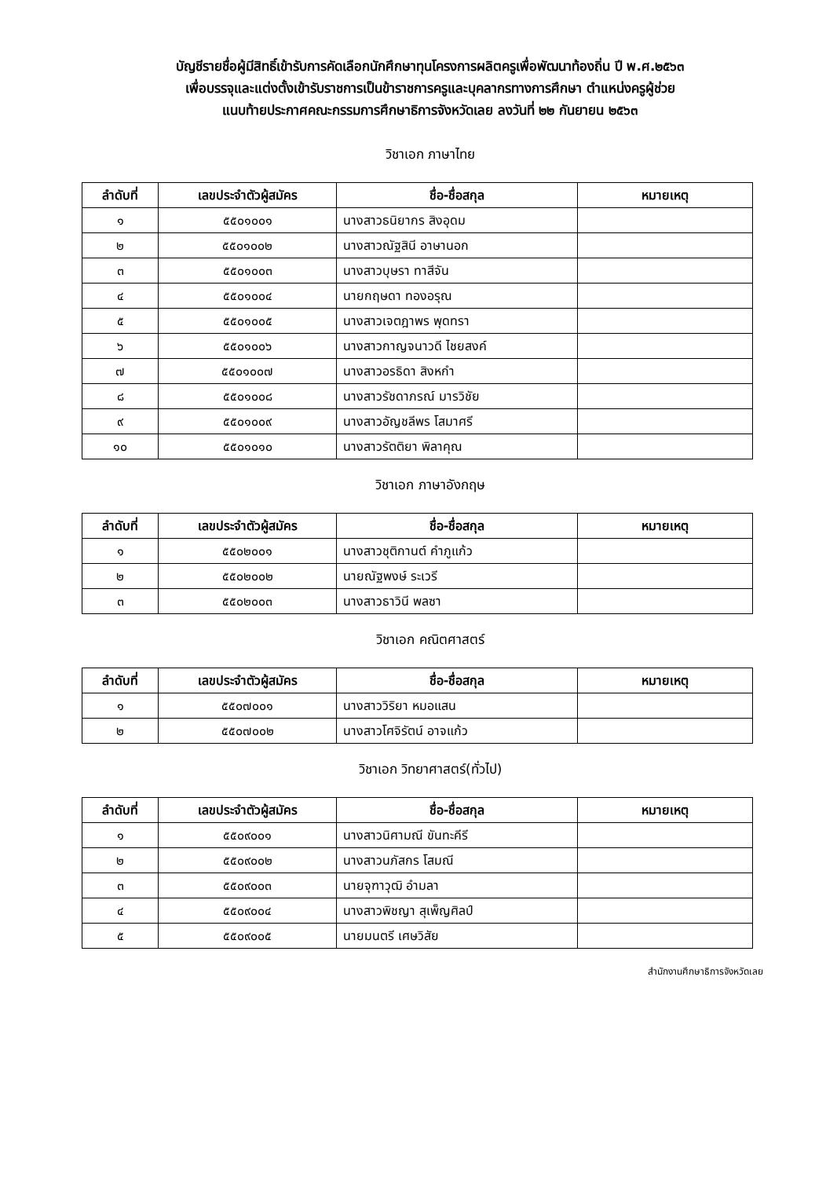บัญชีรายชื่อผู้มีสิทธิ์เข้ารับการคัดเลือกนักศึกษาทุนโครงการผลิตครูเพื่อพัฒนาท้องถิ่น ปี พ.ศ.๒๕๖๓
เพื่อบรรจุและแต่งตั้งเข้ารับราชการเป็นข้าราชการครูและบุคลากรทางการศึกษา ตำแหน่งครูผู้ช่วย
แนบท้ายประกาศคณะกรรมการศึกษาธิการจังหวัดเลย ลงวันที่ ๒๒ กันยายน ๒๕๖๓
วิชาเอก ภาษาไทย
| ลำดับที่ | เลขประจำตัวผู้สมัคร | ชื่อ-ชื่อสกุล | หมายเหตุ |
| --- | --- | --- | --- |
| ๑ | ๕๕๐๑๐๐๑ | นางสาวธนิยากร สิงอุดม | |
| ๒ | ๕๕๐๑๐๐๒ | นางสาวณัฐสินี อาษานอก | |
| ๓ | ๕๕๐๑๐๐๓ | นางสาวบุษรา ทาสีจัน | |
| ๔ | ๕๕๐๑๐๐๔ | นายกฤษดา ทองอรุณ | |
| ๕ | ๕๕๐๑๐๐๕ | นางสาวเจตฎาพร พุดทรา | |
| ๖ | ๕๕๐๑๐๐๖ | นางสาวกาญจนาวดี ไชยสงค์ | |
| ๗ | ๕๕๐๑๐๐๗ | นางสาวอรธิดา สิงหกำ | |
| ๘ | ๕๕๐๑๐๐๘ | นางสาวรัชดาภรณ์ มารวิชัย | |
| ๙ | ๕๕๐๑๐๐๙ | นางสาวอัญชลีพร โสมาศรี | |
| ๑๐ | ๕๕๐๑๐๑๐ | นางสาวรัตติยา พิลาคุณ | |
วิชาเอก ภาษาอังกฤษ
| ลำดับที่ | เลขประจำตัวผู้สมัคร | ชื่อ-ชื่อสกุล | หมายเหตุ |
| --- | --- | --- | --- |
| ๑ | ๕๕๐๒๐๐๑ | นางสาวชุติกานต์ คำภูแก้ว | |
| ๒ | ๕๕๐๒๐๐๒ | นายณัฐพงษ์ ระเวรี | |
| ๓ | ๕๕๐๒๐๐๓ | นางสาวธาวินี พลซา | |
วิชาเอก คณิตศาสตร์
| ลำดับที่ | เลขประจำตัวผู้สมัคร | ชื่อ-ชื่อสกุล | หมายเหตุ |
| --- | --- | --- | --- |
| ๑ | ๕๕๐๗๐๐๑ | นางสาววิริยา หมอแสน | |
| ๒ | ๕๕๐๗๐๐๒ | นางสาวโศจิรัตน์ อาจแก้ว | |
วิชาเอก วิทยาศาสตร์(ทั่วไป)
| ลำดับที่ | เลขประจำตัวผู้สมัคร | ชื่อ-ชื่อสกุล | หมายเหตุ |
| --- | --- | --- | --- |
| ๑ | ๕๕๐๙๐๐๑ | นางสาวนิศามณี ขันทะคีรี | |
| ๒ | ๕๕๐๙๐๐๒ | นางสาวนภัสกร โสมณี | |
| ๓ | ๕๕๐๙๐๐๓ | นายจุฑาวุฒิ อำมลา | |
| ๔ | ๕๕๐๙๐๐๔ | นางสาวพิชญา สุเพ็ญศิลป์ | |
| ๕ | ๕๕๐๙๐๐๕ | นายมนตรี เศษวิสัย | |
สำนักงานศึกษาธิการจังหวัดเลย